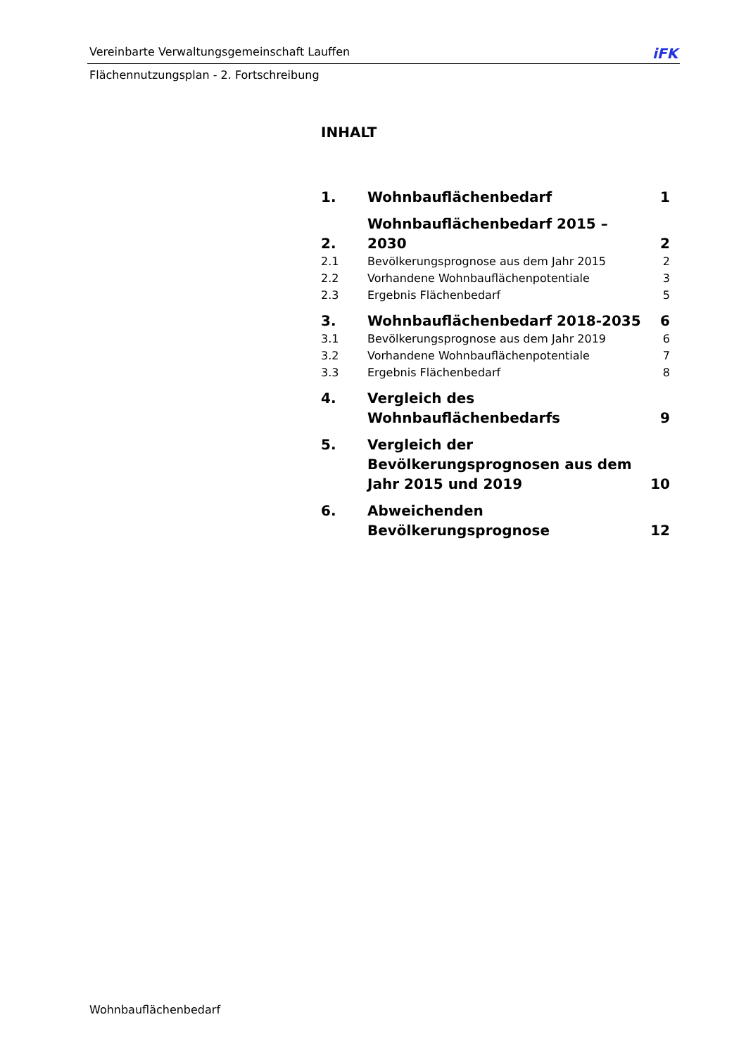Vereinbarte Verwaltungsgemeinschaft Lauffen iFK
Flächennutzungsplan - 2. Fortschreibung
INHALT
| 1. | Wohnbauflächenbedarf | 1 |
| 2. | Wohnbauflächenbedarf 2015 – 2030 | 2 |
| 2.1 | Bevölkerungsprognose aus dem Jahr 2015 | 2 |
| 2.2 | Vorhandene Wohnbauflächenpotentiale | 3 |
| 2.3 | Ergebnis Flächenbedarf | 5 |
| 3. | Wohnbauflächenbedarf 2018-2035 | 6 |
| 3.1 | Bevölkerungsprognose aus dem Jahr 2019 | 6 |
| 3.2 | Vorhandene Wohnbauflächenpotentiale | 7 |
| 3.3 | Ergebnis Flächenbedarf | 8 |
| 4. | Vergleich des Wohnbauflächenbedarfs | 9 |
| 5. | Vergleich der Bevölkerungsprognosen aus dem Jahr 2015 und 2019 | 10 |
| 6. | Abweichenden Bevölkerungsprognose | 12 |
Wohnbauflächenbedarf